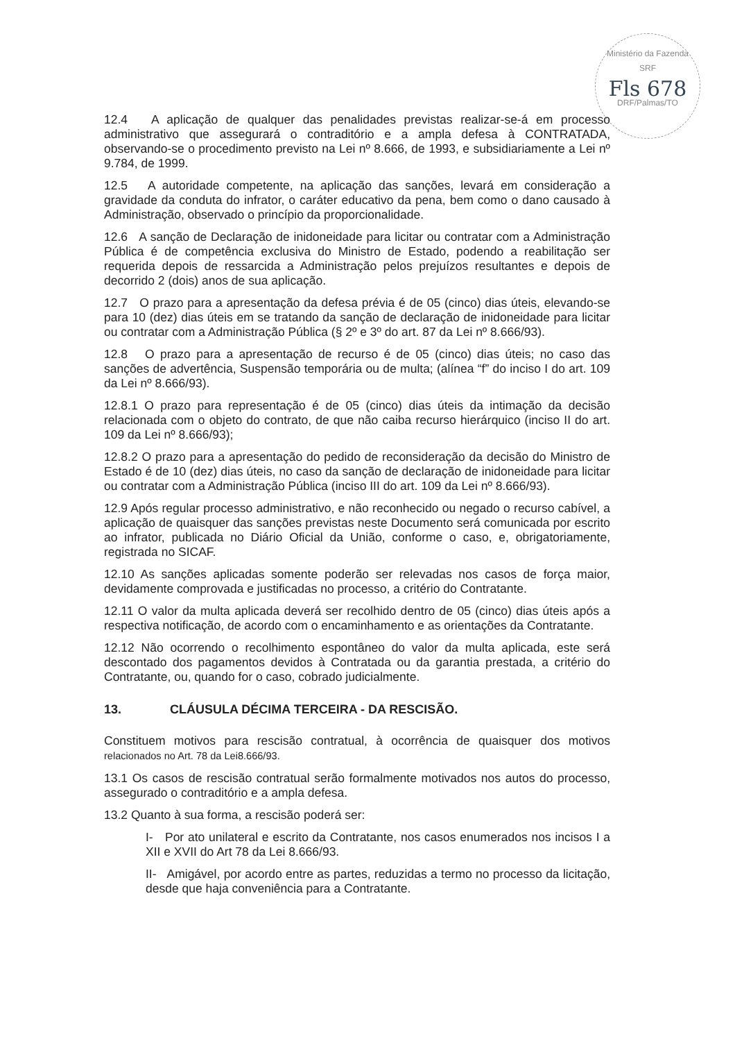Ministério da Fazenda
SRF
Fls 678
DRF/Palmas/TO
12.4 A aplicação de qualquer das penalidades previstas realizar-se-á em processo administrativo que assegurará o contraditório e a ampla defesa à CONTRATADA, observando-se o procedimento previsto na Lei nº 8.666, de 1993, e subsidiariamente a Lei nº 9.784, de 1999.
12.5 A autoridade competente, na aplicação das sanções, levará em consideração a gravidade da conduta do infrator, o caráter educativo da pena, bem como o dano causado à Administração, observado o princípio da proporcionalidade.
12.6 A sanção de Declaração de inidoneidade para licitar ou contratar com a Administração Pública é de competência exclusiva do Ministro de Estado, podendo a reabilitação ser requerida depois de ressarcida a Administração pelos prejuízos resultantes e depois de decorrido 2 (dois) anos de sua aplicação.
12.7 O prazo para a apresentação da defesa prévia é de 05 (cinco) dias úteis, elevando-se para 10 (dez) dias úteis em se tratando da sanção de declaração de inidoneidade para licitar ou contratar com a Administração Pública (§ 2º e 3º do art. 87 da Lei nº 8.666/93).
12.8 O prazo para a apresentação de recurso é de 05 (cinco) dias úteis; no caso das sanções de advertência, Suspensão temporária ou de multa; (alínea “f” do inciso I do art. 109 da Lei nº 8.666/93).
12.8.1 O prazo para representação é de 05 (cinco) dias úteis da intimação da decisão relacionada com o objeto do contrato, de que não caiba recurso hierárquico (inciso II do art. 109 da Lei nº 8.666/93);
12.8.2 O prazo para a apresentação do pedido de reconsideração da decisão do Ministro de Estado é de 10 (dez) dias úteis, no caso da sanção de declaração de inidoneidade para licitar ou contratar com a Administração Pública (inciso III do art. 109 da Lei nº 8.666/93).
12.9 Após regular processo administrativo, e não reconhecido ou negado o recurso cabível, a aplicação de quaisquer das sanções previstas neste Documento será comunicada por escrito ao infrator, publicada no Diário Oficial da União, conforme o caso, e, obrigatoriamente, registrada no SICAF.
12.10 As sanções aplicadas somente poderão ser relevadas nos casos de força maior, devidamente comprovada e justificadas no processo, a critério do Contratante.
12.11 O valor da multa aplicada deverá ser recolhido dentro de 05 (cinco) dias úteis após a respectiva notificação, de acordo com o encaminhamento e as orientações da Contratante.
12.12 Não ocorrendo o recolhimento espontâneo do valor da multa aplicada, este será descontado dos pagamentos devidos à Contratada ou da garantia prestada, a critério do Contratante, ou, quando for o caso, cobrado judicialmente.
13. CLÁUSULA DÉCIMA TERCEIRA - DA RESCISÃO.
Constituem motivos para rescisão contratual, à ocorrência de quaisquer dos motivos relacionados no Art. 78 da Lei8.666/93.
13.1 Os casos de rescisão contratual serão formalmente motivados nos autos do processo, assegurado o contraditório e a ampla defesa.
13.2 Quanto à sua forma, a rescisão poderá ser:
I- Por ato unilateral e escrito da Contratante, nos casos enumerados nos incisos I a XII e XVII do Art 78 da Lei 8.666/93.
II- Amigável, por acordo entre as partes, reduzidas a termo no processo da licitação, desde que haja conveniência para a Contratante.